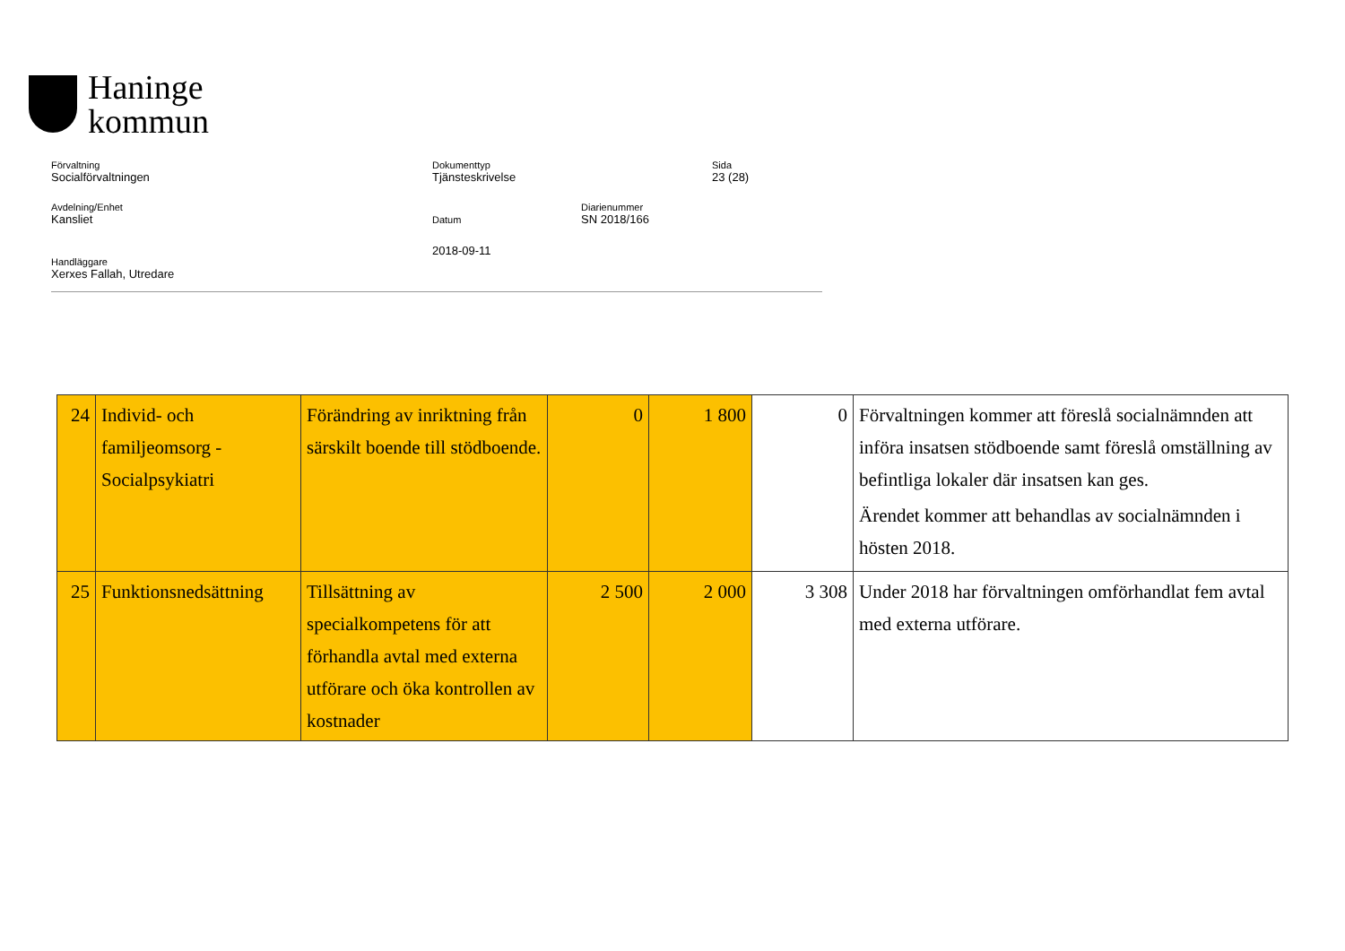Haninge
kommun
Förvaltning
Socialförvaltningen
Dokumenttyp
Tjänsteskrivelse
Sida
23 (28)
Avdelning/Enhet
Kansliet
Datum
Diarienummer
SN 2018/166
2018-09-11
Handläggare
Xerxes Fallah, Utredare
| 24 | Individ- och familjeomsorg - Socialpsykiatri | Förändring av inriktning från särskilt boende till stödboende. | 0 | 1 800 | 0 | Förvaltningen kommer att föreslå socialnämnden att införa insatsen stödboende samt föreslå omställning av befintliga lokaler där insatsen kan ges. Ärendet kommer att behandlas av socialnämnden i hösten 2018. |
| 25 | Funktionsnedsättning | Tillsättning av specialkompetens för att förhandla avtal med externa utförare och öka kontrollen av kostnader | 2 500 | 2 000 | 3 308 | Under 2018 har förvaltningen omförhandlat fem avtal med externa utförare. |